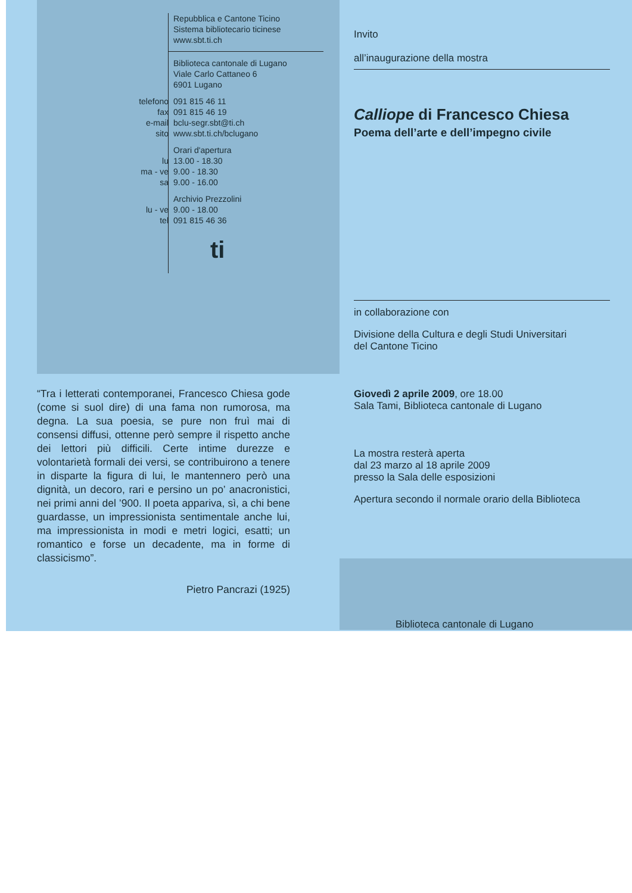Repubblica e Cantone Ticino
Sistema bibliotecario ticinese
www.sbt.ti.ch
Biblioteca cantonale di Lugano
Viale Carlo Cattaneo 6
6901 Lugano
telefono 091 815 46 11
fax 091 815 46 19
e-mail bclu-segr.sbt@ti.ch
sito www.sbt.ti.ch/bclugano
Orari d'apertura
lu 13.00 - 18.30
ma - ve 9.00 - 18.30
sa 9.00 - 16.00
Archivio Prezzolini
lu - ve 9.00 - 18.00
tel 091 815 46 36
ti
“Tra i letterati contemporanei, Francesco Chiesa gode (come si suol dire) di una fama non rumorosa, ma degna. La sua poesia, se pure non fruì mai di consensi diffusi, ottenne però sempre il rispetto anche dei lettori più difficili. Certe intime durezze e volontarietà formali dei versi, se contribuirono a tenere in disparte la figura di lui, le mantennero però una dignità, un decoro, rari e persino un po’ anacronistici, nei primi anni del ’900. Il poeta appariva, sì, a chi bene guardasse, un impressionista sentimentale anche lui, ma impressionista in modi e metri logici, esatti; un romantico e forse un decadente, ma in forme di classicismo”.
Pietro Pancrazi (1925)
Invito
all’inaugurazione della mostra
Calliope di Francesco Chiesa
Poema dell’arte e dell’impegno civile
in collaborazione con
Divisione della Cultura e degli Studi Universitari
del Cantone Ticino
Giovedì 2 aprile 2009, ore 18.00
Sala Tami, Biblioteca cantonale di Lugano
La mostra resterà aperta
dal 23 marzo al 18 aprile 2009
presso la Sala delle esposizioni
Apertura secondo il normale orario della Biblioteca
Biblioteca cantonale di Lugano